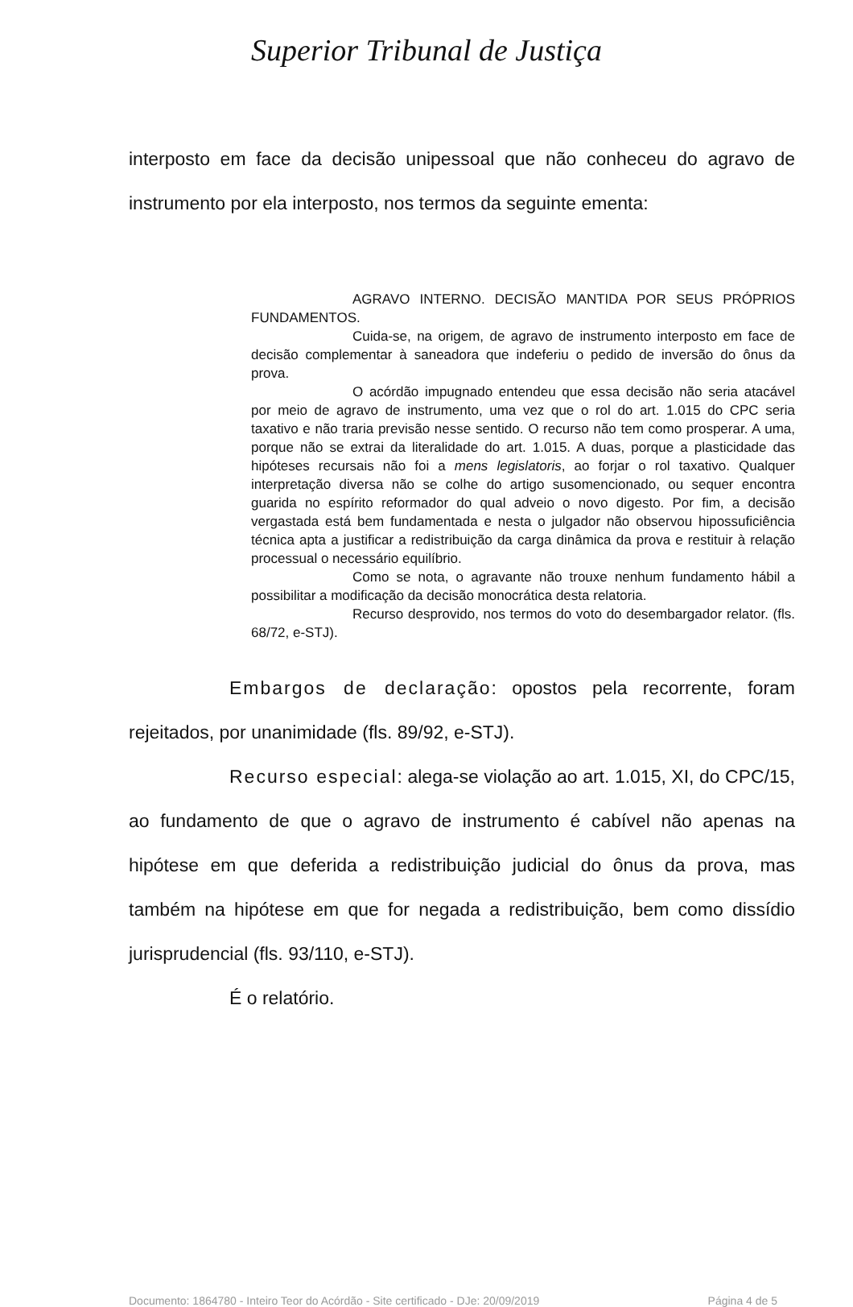Superior Tribunal de Justiça
interposto em face da decisão unipessoal que não conheceu do agravo de instrumento por ela interposto, nos termos da seguinte ementa:
AGRAVO INTERNO. DECISÃO MANTIDA POR SEUS PRÓPRIOS FUNDAMENTOS.
Cuida-se, na origem, de agravo de instrumento interposto em face de decisão complementar à saneadora que indeferiu o pedido de inversão do ônus da prova.
O acórdão impugnado entendeu que essa decisão não seria atacável por meio de agravo de instrumento, uma vez que o rol do art. 1.015 do CPC seria taxativo e não traria previsão nesse sentido. O recurso não tem como prosperar. A uma, porque não se extrai da literalidade do art. 1.015. A duas, porque a plasticidade das hipóteses recursais não foi a mens legislatoris, ao forjar o rol taxativo. Qualquer interpretação diversa não se colhe do artigo susomencionado, ou sequer encontra guarida no espírito reformador do qual adveio o novo digesto. Por fim, a decisão vergastada está bem fundamentada e nesta o julgador não observou hipossuficiência técnica apta a justificar a redistribuição da carga dinâmica da prova e restituir à relação processual o necessário equilíbrio.
Como se nota, o agravante não trouxe nenhum fundamento hábil a possibilitar a modificação da decisão monocrática desta relatoria.
Recurso desprovido, nos termos do voto do desembargador relator. (fls. 68/72, e-STJ).
Embargos de declaração: opostos pela recorrente, foram rejeitados, por unanimidade (fls. 89/92, e-STJ).
Recurso especial: alega-se violação ao art. 1.015, XI, do CPC/15, ao fundamento de que o agravo de instrumento é cabível não apenas na hipótese em que deferida a redistribuição judicial do ônus da prova, mas também na hipótese em que for negada a redistribuição, bem como dissídio jurisprudencial (fls. 93/110, e-STJ).
É o relatório.
Documento: 1864780 - Inteiro Teor do Acórdão - Site certificado - DJe: 20/09/2019 Página 4 de 5